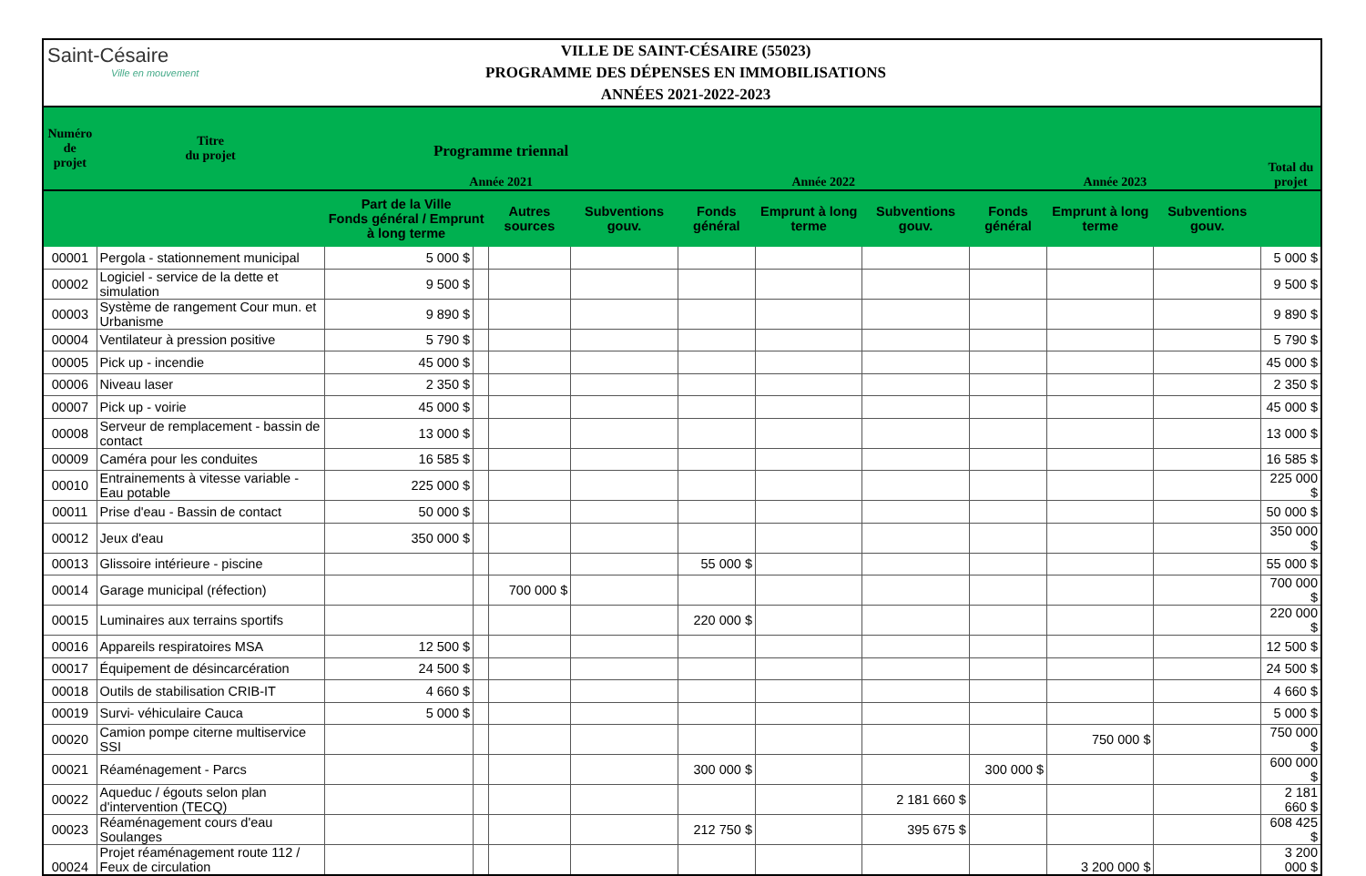Saint-Césaire
Ville en mouvement
VILLE DE SAINT-CÉSAIRE (55023)
PROGRAMME DES DÉPENSES EN IMMOBILISATIONS
ANNÉES 2021-2022-2023
| Numéro de projet | Titre du projet | Programme triennal Année 2021 | | | | Année 2022 | | | Année 2023 | | | Total du projet |
| --- | --- | --- | --- | --- | --- | --- | --- | --- | --- | --- | --- | --- |
| | | Part de la Ville Fonds général / Emprunt à long terme | | Autres sources | Subventions gouv. | Fonds général | Emprunt à long terme | Subventions gouv. | Fonds général | Emprunt à long terme | Subventions gouv. | |
| 00001 | Pergola - stationnement municipal | 5 000 $ | | | | | | | | | | 5 000 $ |
| 00002 | Logiciel - service de la dette et simulation | 9 500 $ | | | | | | | | | | 9 500 $ |
| 00003 | Système de rangement Cour mun. et Urbanisme | 9 890 $ | | | | | | | | | | 9 890 $ |
| 00004 | Ventilateur à pression positive | 5 790 $ | | | | | | | | | | 5 790 $ |
| 00005 | Pick up - incendie | 45 000 $ | | | | | | | | | | 45 000 $ |
| 00006 | Niveau laser | 2 350 $ | | | | | | | | | | 2 350 $ |
| 00007 | Pick up - voirie | 45 000 $ | | | | | | | | | | 45 000 $ |
| 00008 | Serveur de remplacement - bassin de contact | 13 000 $ | | | | | | | | | | 13 000 $ |
| 00009 | Caméra pour les conduites | 16 585 $ | | | | | | | | | | 16 585 $ |
| 00010 | Entrainements à vitesse variable - Eau potable | 225 000 $ | | | | | | | | | | 225 000 $ |
| 00011 | Prise d'eau - Bassin de contact | 50 000 $ | | | | | | | | | | 50 000 $ |
| 00012 | Jeux d'eau | 350 000 $ | | | | | | | | | | 350 000 $ |
| 00013 | Glissoire intérieure - piscine | | | | | 55 000 $ | | | | | | 55 000 $ |
| 00014 | Garage municipal (réfection) | | | 700 000 $ | | | | | | | | 700 000 $ |
| 00015 | Luminaires aux terrains sportifs | | | | | 220 000 $ | | | | | | 220 000 $ |
| 00016 | Appareils respiratoires MSA | 12 500 $ | | | | | | | | | | 12 500 $ |
| 00017 | Équipement de désincarcération | 24 500 $ | | | | | | | | | | 24 500 $ |
| 00018 | Outils de stabilisation CRIB-IT | 4 660 $ | | | | | | | | | | 4 660 $ |
| 00019 | Survi- véhiculaire Cauca | 5 000 $ | | | | | | | | | | 5 000 $ |
| 00020 | Camion pompe citerne multiservice SSI | | | | | | | | | 750 000 $ | | 750 000 $ |
| 00021 | Réaménagement - Parcs | | | | | 300 000 $ | | | 300 000 $ | | | 600 000 $ |
| 00022 | Aqueduc / égouts selon plan d'intervention (TECQ) | | | | | | | 2 181 660 $ | | | | 2 181 660 $ |
| 00023 | Réaménagement cours d'eau Soulanges | | | | | 212 750 $ | | 395 675 $ | | | | 608 425 $ |
| 00024 | Projet réaménagement route 112 / Feux de circulation | | | | | | | | | 3 200 000 $ | | 3 200 000 $ |